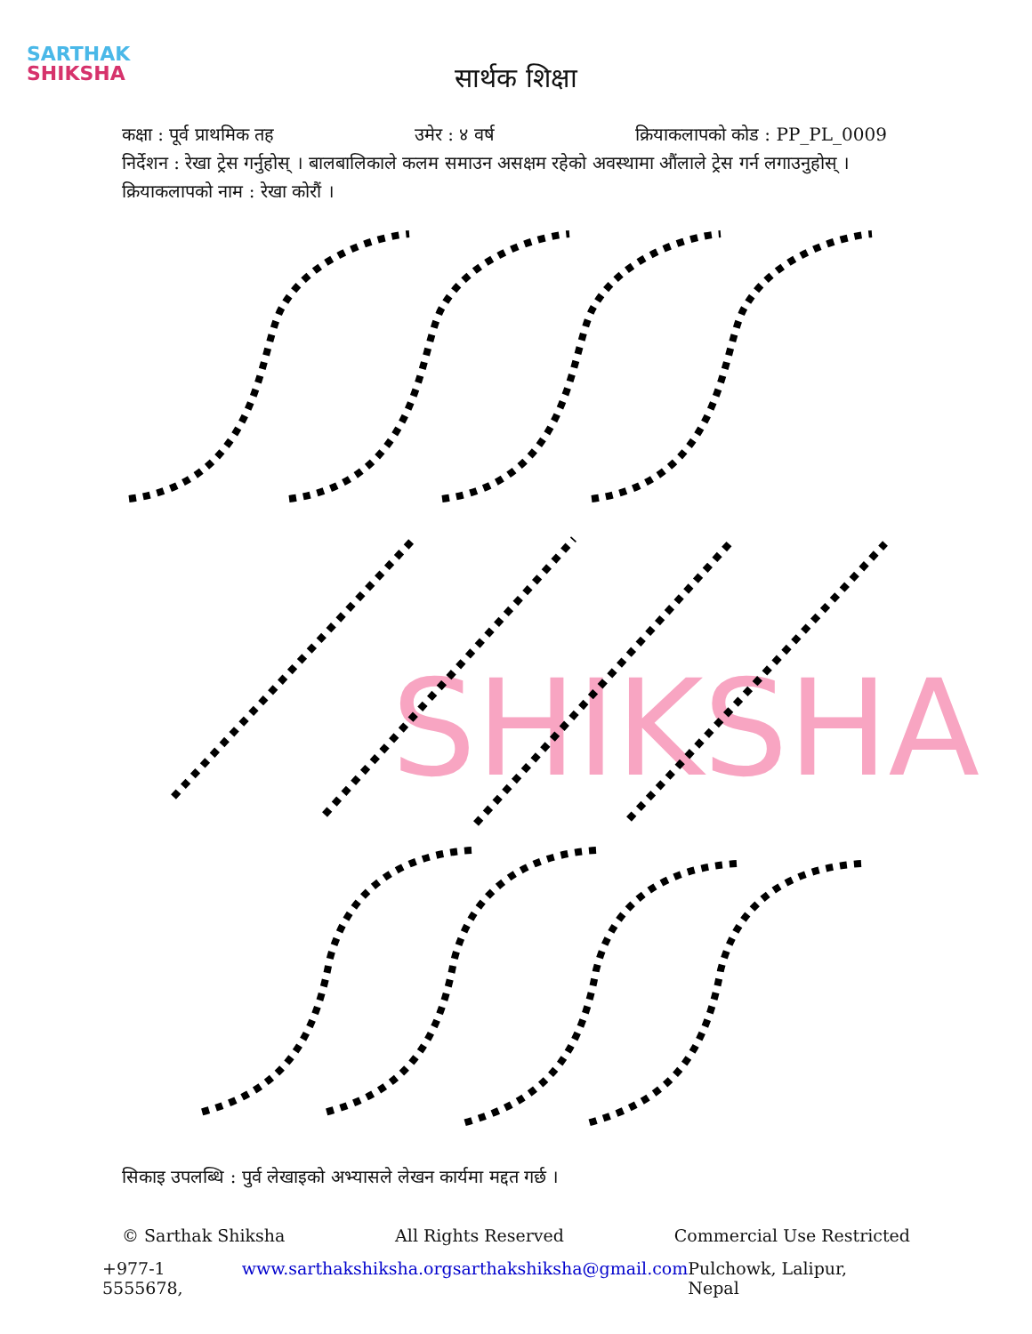SARTHAK
SHIKSHA
सार्थक शिक्षा
कक्षा : पूर्व प्राथमिक तह उमेर : ४ वर्ष क्रियाकलापको कोड : PP_PL_0009
निर्देशन : रेखा ट्रेस गर्नुहोस् । बालबालिकाले कलम समाउन असक्षम रहेको अवस्थामा औंलाले ट्रेस गर्न लगाउनुहोस् ।
क्रियाकलापको नाम : रेखा कोरौं ।
SHIKSHA
सिकाइ उपलब्धि : पुर्व लेखाइको अभ्यासले लेखन कार्यमा मद्दत गर्छ ।
© Sarthak Shiksha All Rights Reserved Commercial Use Restricted
+977-1 5555678, www.sarthakshiksha.org sarthakshiksha@gmail.com Pulchowk, Lalipur, Nepal